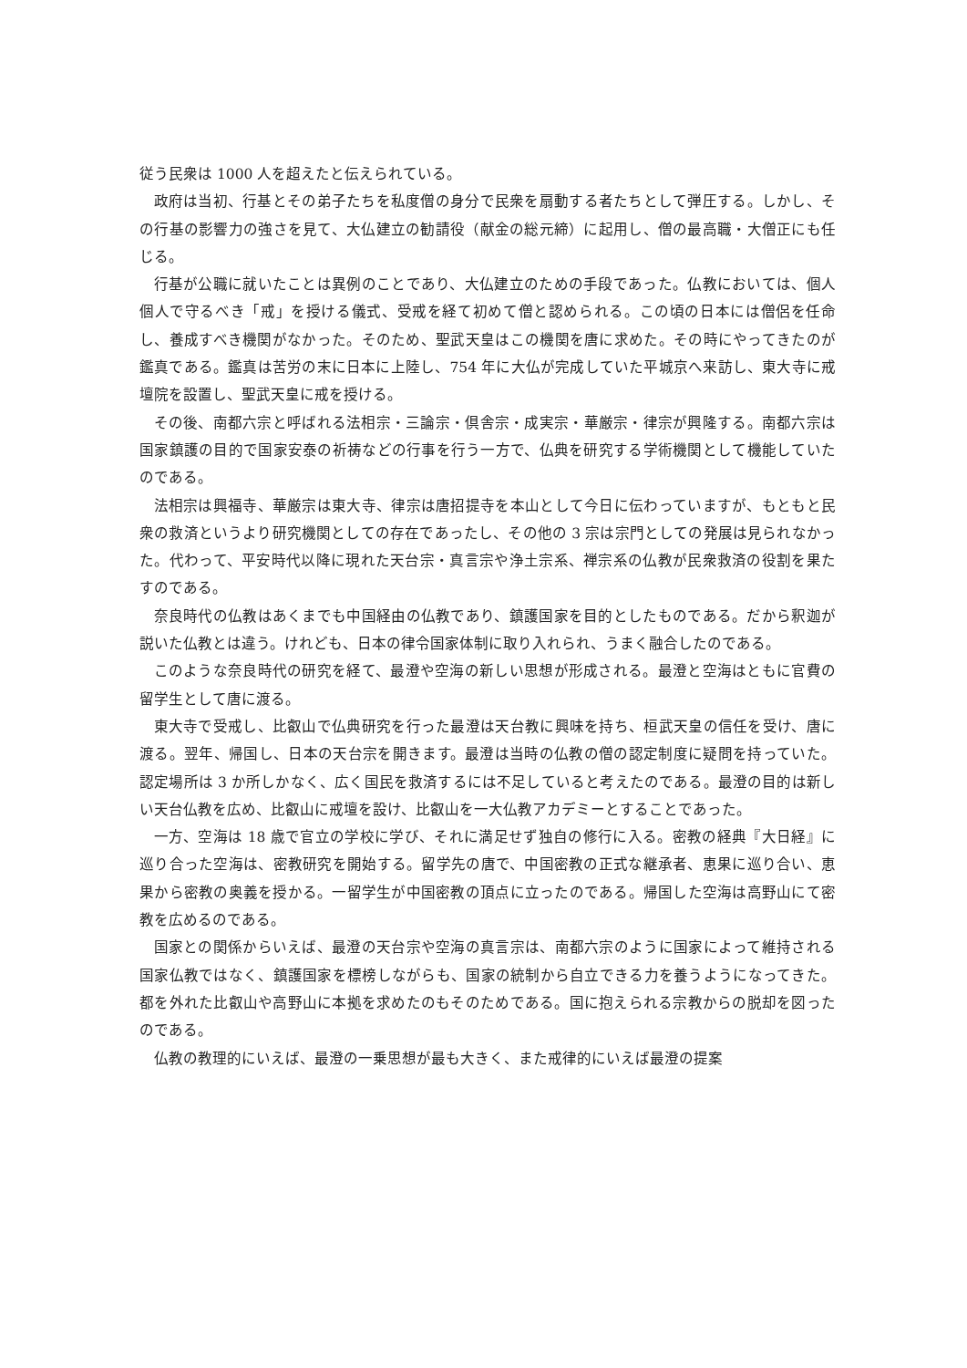従う民衆は 1000 人を超えたと伝えられている。
政府は当初、行基とその弟子たちを私度僧の身分で民衆を扇動する者たちとして弾圧する。しかし、その行基の影響力の強さを見て、大仏建立の勧請役（献金の総元締）に起用し、僧の最高職・大僧正にも任じる。
行基が公職に就いたことは異例のことであり、大仏建立のための手段であった。仏教においては、個人個人で守るべき「戒」を授ける儀式、受戒を経て初めて僧と認められる。この頃の日本には僧侶を任命し、養成すべき機関がなかった。そのため、聖武天皇はこの機関を唐に求めた。その時にやってきたのが鑑真である。鑑真は苦労の末に日本に上陸し、754 年に大仏が完成していた平城京へ来訪し、東大寺に戒壇院を設置し、聖武天皇に戒を授ける。
その後、南都六宗と呼ばれる法相宗・三論宗・倶舎宗・成実宗・華厳宗・律宗が興隆する。南都六宗は国家鎮護の目的で国家安泰の祈祷などの行事を行う一方で、仏典を研究する学術機関として機能していたのである。
法相宗は興福寺、華厳宗は東大寺、律宗は唐招提寺を本山として今日に伝わっていますが、もともと民衆の救済というより研究機関としての存在であったし、その他の 3 宗は宗門としての発展は見られなかった。代わって、平安時代以降に現れた天台宗・真言宗や浄土宗系、禅宗系の仏教が民衆救済の役割を果たすのである。
奈良時代の仏教はあくまでも中国経由の仏教であり、鎮護国家を目的としたものである。だから釈迦が説いた仏教とは違う。けれども、日本の律令国家体制に取り入れられ、うまく融合したのである。
このような奈良時代の研究を経て、最澄や空海の新しい思想が形成される。最澄と空海はともに官費の留学生として唐に渡る。
東大寺で受戒し、比叡山で仏典研究を行った最澄は天台教に興味を持ち、桓武天皇の信任を受け、唐に渡る。翌年、帰国し、日本の天台宗を開きます。最澄は当時の仏教の僧の認定制度に疑問を持っていた。認定場所は 3 か所しかなく、広く国民を救済するには不足していると考えたのである。最澄の目的は新しい天台仏教を広め、比叡山に戒壇を設け、比叡山を一大仏教アカデミーとすることであった。
一方、空海は 18 歳で官立の学校に学び、それに満足せず独自の修行に入る。密教の経典『大日経』に巡り合った空海は、密教研究を開始する。留学先の唐で、中国密教の正式な継承者、恵果に巡り合い、恵果から密教の奥義を授かる。一留学生が中国密教の頂点に立ったのである。帰国した空海は高野山にて密教を広めるのである。
国家との関係からいえば、最澄の天台宗や空海の真言宗は、南都六宗のように国家によって維持される国家仏教ではなく、鎮護国家を標榜しながらも、国家の統制から自立できる力を養うようになってきた。都を外れた比叡山や高野山に本拠を求めたのもそのためである。国に抱えられる宗教からの脱却を図ったのである。
仏教の教理的にいえば、最澄の一乗思想が最も大きく、また戒律的にいえば最澄の提案